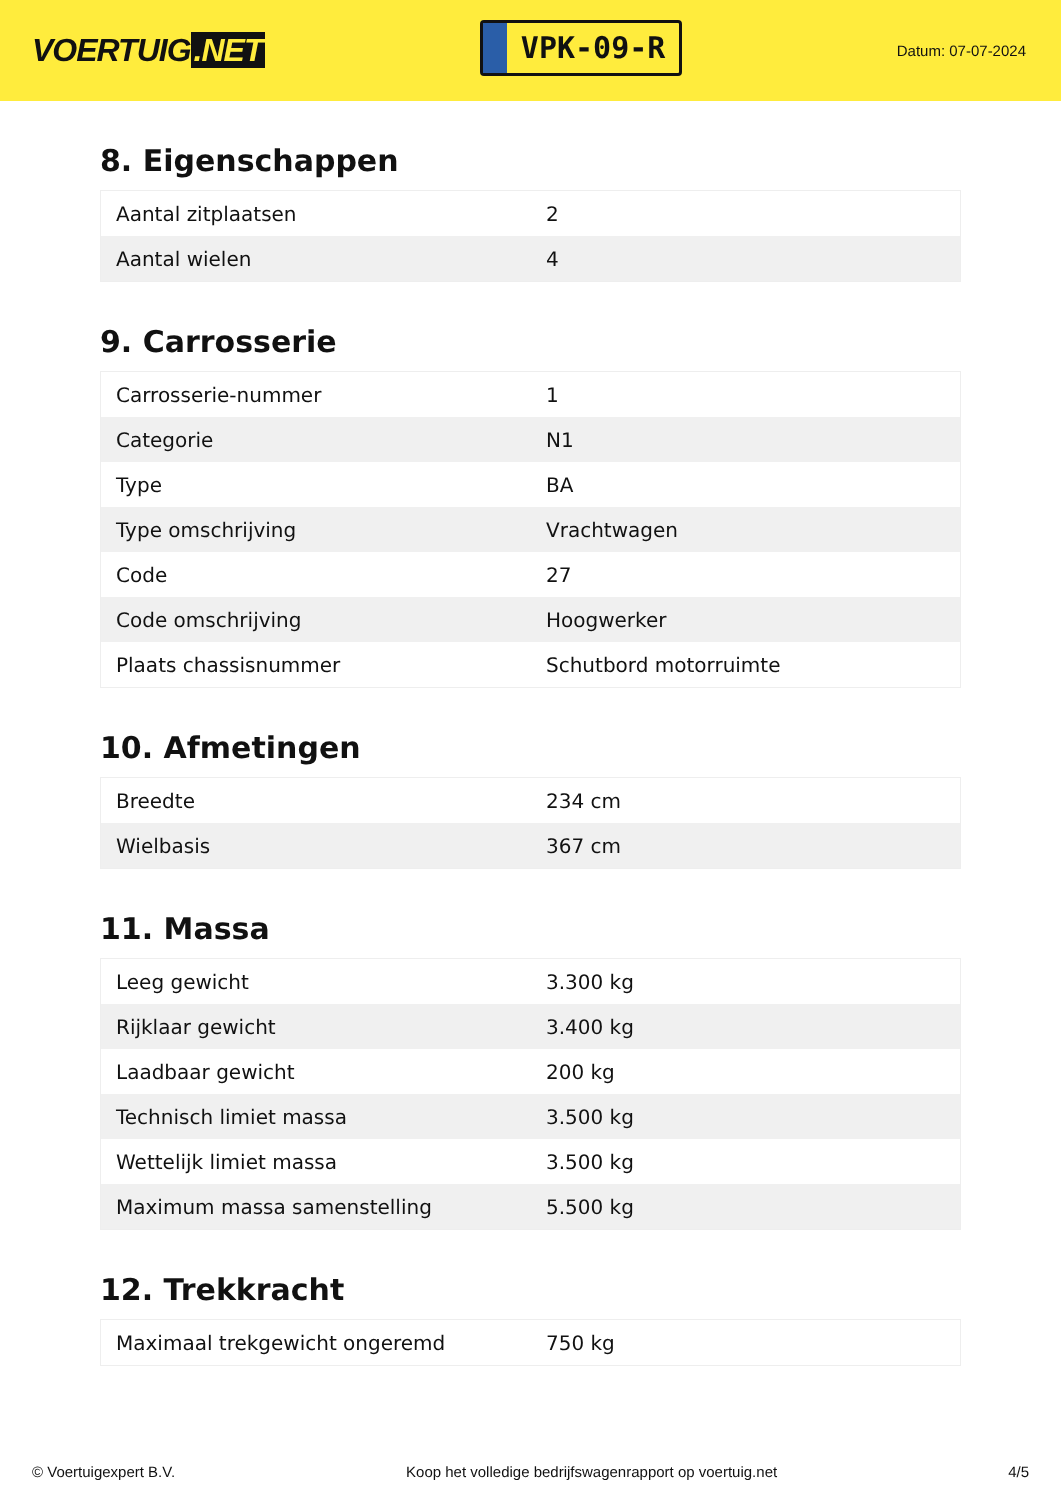VOERTUIG.NET
VPK-09-R
Datum: 07-07-2024
8. Eigenschappen
| Aantal zitplaatsen | 2 |
| Aantal wielen | 4 |
9. Carrosserie
| Carrosserie-nummer | 1 |
| Categorie | N1 |
| Type | BA |
| Type omschrijving | Vrachtwagen |
| Code | 27 |
| Code omschrijving | Hoogwerker |
| Plaats chassisnummer | Schutbord motorruimte |
10. Afmetingen
| Breedte | 234 cm |
| Wielbasis | 367 cm |
11. Massa
| Leeg gewicht | 3.300 kg |
| Rijklaar gewicht | 3.400 kg |
| Laadbaar gewicht | 200 kg |
| Technisch limiet massa | 3.500 kg |
| Wettelijk limiet massa | 3.500 kg |
| Maximum massa samenstelling | 5.500 kg |
12. Trekkracht
| Maximaal trekgewicht ongeremd | 750 kg |
© Voertuigexpert B.V. Koop het volledige bedrijfswagenrapport op voertuig.net 4/5